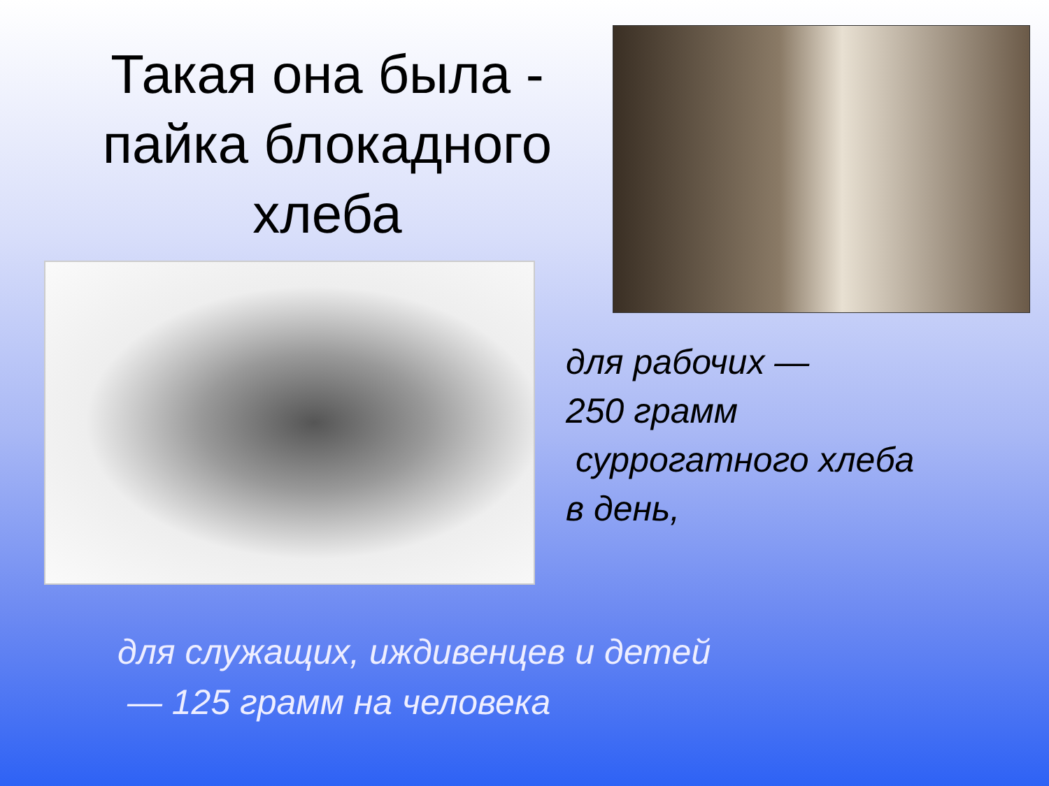Такая она была -
пайка блокадного
хлеба
для рабочих —
250 грамм
суррогатного хлеба
в день,
для служащих, иждивенцев и детей
— 125 грамм на человека